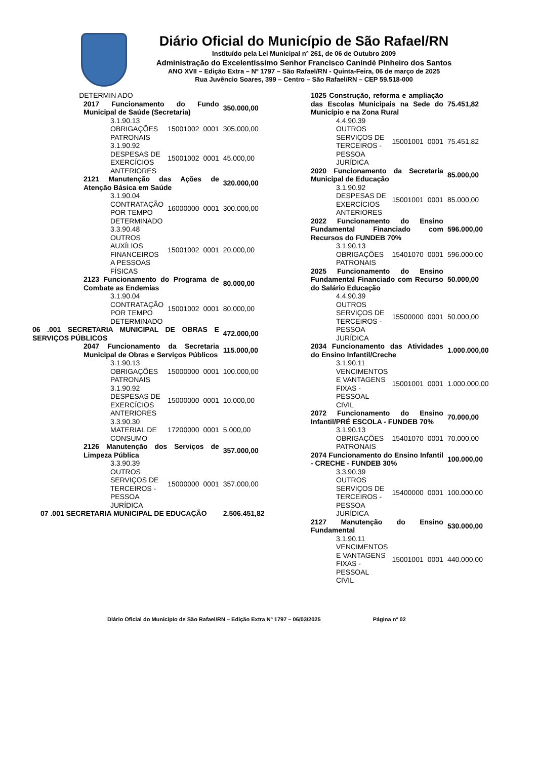Diário Oficial do Município de São Rafael/RN
Instituído pela Lei Municipal n° 261, de 06 de Outubro 2009
Administração do Excelentíssimo Senhor Francisco Canindé Pinheiro dos Santos
ANO XVII – Edição Extra – Nº 1797 – São Rafael/RN - Quinta-Feira, 06 de março de 2025
Rua Juvêncio Soares, 399 – Centro – São Rafael/RN – CEP 59.518-000
| | DETERMIN ADO | | | |
| 2017 Funcionamento do Fundo Municipal de Saúde (Secretaria) | | | | 350.000,00 |
| 3.1.90.13 OBRIGAÇÕES PATRONAIS | | 15001002 | 0001 | 305.000,00 |
| 3.1.90.92 DESPESAS DE EXERCÍCIOS ANTERIORES | | 15001002 | 0001 | 45.000,00 |
| 2121 Manutenção das Ações de Atenção Básica em Saúde | | | | 320.000,00 |
| 3.1.90.04 CONTRATAÇÃO POR TEMPO DETERMINADO | | 16000000 | 0001 | 300.000,00 |
| 3.3.90.48 OUTROS AUXÍLIOS FINANCEIROS A PESSOAS FÍSICAS | | 15001002 | 0001 | 20.000,00 |
| 2123 Funcionamento do Programa de Combate as Endemias | | | | 80.000,00 |
| 3.1.90.04 CONTRATAÇÃO POR TEMPO DETERMINADO | | 15001002 | 0001 | 80.000,00 |
| 06 .001 SECRETARIA MUNICIPAL DE OBRAS E SERVIÇOS PÚBLICOS | | | | 472.000,00 |
| 2047 Funcionamento da Secretaria Municipal de Obras e Serviços Públicos | | | | 115.000,00 |
| 3.1.90.13 OBRIGAÇÕES PATRONAIS | | 15000000 | 0001 | 100.000,00 |
| 3.1.90.92 DESPESAS DE EXERCÍCIOS ANTERIORES | | 15000000 | 0001 | 10.000,00 |
| 3.3.90.30 MATERIAL DE CONSUMO | | 17200000 | 0001 | 5.000,00 |
| 2126 Manutenção dos Serviços de Limpeza Pública | | | | 357.000,00 |
| 3.3.90.39 OUTROS SERVIÇOS DE TERCEIROS - PESSOA JURÍDICA | | 15000000 | 0001 | 357.000,00 |
| 07 .001 SECRETARIA MUNICIPAL DE EDUCAÇÃO | | | | 2.506.451,82 |
| 1025 Construção, reforma e ampliação das Escolas Municipais na Sede do Município e na Zona Rural | | | 75.451,82 |
| 4.4.90.39 OUTROS SERVIÇOS DE TERCEIROS - PESSOA JURÍDICA | 15001001 | 0001 | 75.451,82 |
| 2020 Funcionamento da Secretaria Municipal de Educação | | | 85.000,00 |
| 3.1.90.92 DESPESAS DE EXERCÍCIOS ANTERIORES | 15001001 | 0001 | 85.000,00 |
| 2022 Funcionamento do Ensino Fundamental Financiado com Recursos do FUNDEB 70% | | | 596.000,00 |
| 3.1.90.13 OBRIGAÇÕES PATRONAIS | 15401070 | 0001 | 596.000,00 |
| 2025 Funcionamento do Ensino Fundamental Financiado com Recurso do Salário Educação | | | 50.000,00 |
| 4.4.90.39 OUTROS SERVIÇOS DE TERCEIROS - PESSOA JURÍDICA | 15500000 | 0001 | 50.000,00 |
| 2034 Funcionamento das Atividades do Ensino Infantil/Creche | | | 1.000.000,00 |
| 3.1.90.11 VENCIMENTOS E VANTAGENS FIXAS - PESSOAL CIVIL | 15001001 | 0001 | 1.000.000,00 |
| 2072 Funcionamento do Ensino Infantil/PRÉ ESCOLA - FUNDEB 70% | | | 70.000,00 |
| 3.1.90.13 OBRIGAÇÕES PATRONAIS | 15401070 | 0001 | 70.000,00 |
| 2074 Funcionamento do Ensino Infantil - CRECHE - FUNDEB 30% | | | 100.000,00 |
| 3.3.90.39 OUTROS SERVIÇOS DE TERCEIROS - PESSOA JURÍDICA | 15400000 | 0001 | 100.000,00 |
| 2127 Manutenção do Ensino Fundamental | | | 530.000,00 |
| 3.1.90.11 VENCIMENTOS E VANTAGENS FIXAS - PESSOAL CIVIL | 15001001 | 0001 | 440.000,00 |
Diário Oficial do Município de São Rafael/RN – Edição Extra Nº 1797 – 06/03/2025 Página nº 02